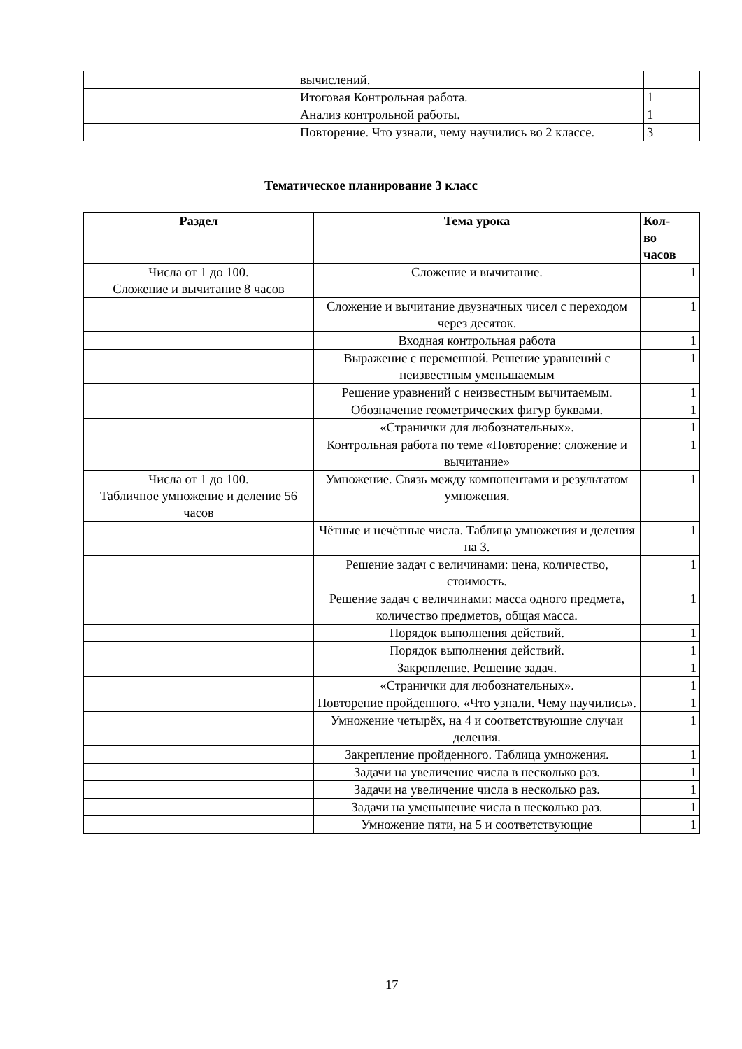| | вычислений. | |
| | Итоговая Контрольная работа. | 1 |
| | Анализ контрольной работы. | 1 |
| | Повторение. Что узнали, чему научились во 2 классе. | 3 |
Тематическое планирование 3 класс
| Раздел | Тема урока | Кол- во часов |
| --- | --- | --- |
| Числа от 1 до 100. Сложение и вычитание 8 часов | Сложение и вычитание. | 1 |
| | Сложение и вычитание двузначных чисел с переходом через десяток. | 1 |
| | Входная контрольная работа | 1 |
| | Выражение с переменной. Решение уравнений с неизвестным уменьшаемым | 1 |
| | Решение уравнений с неизвестным вычитаемым. | 1 |
| | Обозначение геометрических фигур буквами. | 1 |
| | «Странички для любознательных». | 1 |
| | Контрольная работа по теме «Повторение: сложение и вычитание» | 1 |
| Числа от 1 до 100. Табличное умножение и деление 56 часов | Умножение. Связь между компонентами и результатом умножения. | 1 |
| | Чётные и нечётные числа. Таблица умножения и деления на 3. | 1 |
| | Решение задач с величинами: цена, количество, стоимость. | 1 |
| | Решение задач с величинами: масса одного предмета, количество предметов, общая масса. | 1 |
| | Порядок выполнения действий. | 1 |
| | Порядок выполнения действий. | 1 |
| | Закрепление. Решение задач. | 1 |
| | «Странички для любознательных». | 1 |
| | Повторение пройденного. «Что узнали. Чему научились». | 1 |
| | Умножение четырёх, на 4 и соответствующие случаи деления. | 1 |
| | Закрепление пройденного. Таблица умножения. | 1 |
| | Задачи на увеличение числа в несколько раз. | 1 |
| | Задачи на увеличение числа в несколько раз. | 1 |
| | Задачи на уменьшение числа в несколько раз. | 1 |
| | Умножение пяти, на 5 и соответствующие | 1 |
17